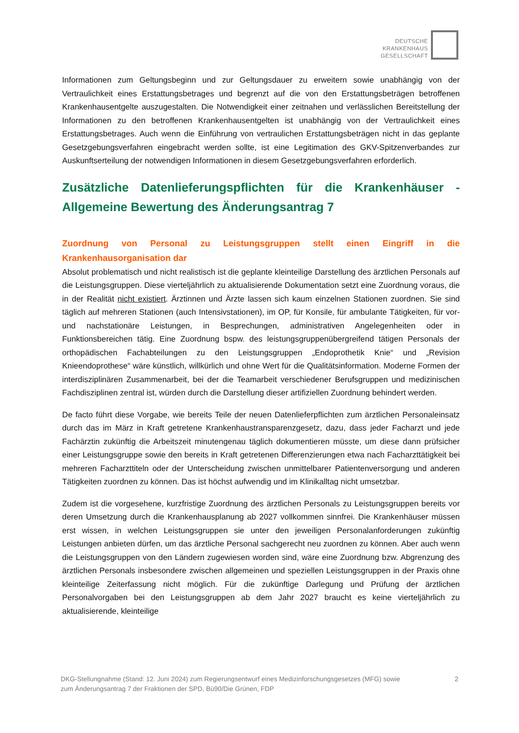DEUTSCHE
KRANKENHAUS
GESELLSCHAFT
Informationen zum Geltungsbeginn und zur Geltungsdauer zu erweitern sowie unabhängig von der Vertraulichkeit eines Erstattungsbetrages und begrenzt auf die von den Erstattungsbeträgen betroffenen Krankenhausentgelte auszugestalten. Die Notwendigkeit einer zeitnahen und verlässlichen Bereitstellung der Informationen zu den betroffenen Krankenhausentgelten ist unabhängig von der Vertraulichkeit eines Erstattungsbetrages. Auch wenn die Einführung von vertraulichen Erstattungsbeträgen nicht in das geplante Gesetzgebungsverfahren eingebracht werden sollte, ist eine Legitimation des GKV-Spitzenverbandes zur Auskunftserteilung der notwendigen Informationen in diesem Gesetzgebungsverfahren erforderlich.
Zusätzliche Datenlieferungspflichten für die Krankenhäuser - Allgemeine Bewertung des Änderungsantrag 7
Zuordnung von Personal zu Leistungsgruppen stellt einen Eingriff in die Krankenhausorganisation dar
Absolut problematisch und nicht realistisch ist die geplante kleinteilige Darstellung des ärztlichen Personals auf die Leistungsgruppen. Diese vierteljährlich zu aktualisierende Dokumentation setzt eine Zuordnung voraus, die in der Realität nicht existiert. Ärztinnen und Ärzte lassen sich kaum einzelnen Stationen zuordnen. Sie sind täglich auf mehreren Stationen (auch Intensivstationen), im OP, für Konsile, für ambulante Tätigkeiten, für vor- und nachstationäre Leistungen, in Besprechungen, administrativen Angelegenheiten oder in Funktionsbereichen tätig. Eine Zuordnung bspw. des leistungsgruppenübergreifend tätigen Personals der orthopädischen Fachabteilungen zu den Leistungsgruppen „Endoprothetik Knie“ und „Revision Knieendoprothese“ wäre künstlich, willkürlich und ohne Wert für die Qualitätsinformation. Moderne Formen der interdisziplinären Zusammenarbeit, bei der die Teamarbeit verschiedener Berufsgruppen und medizinischen Fachdisziplinen zentral ist, würden durch die Darstellung dieser artifiziellen Zuordnung behindert werden.
De facto führt diese Vorgabe, wie bereits Teile der neuen Datenlieferpflichten zum ärztlichen Personaleinsatz durch das im März in Kraft getretene Krankenhaustransparenzgesetz, dazu, dass jeder Facharzt und jede Fachärztin zukünftig die Arbeitszeit minutengenau täglich dokumentieren müsste, um diese dann prüfsicher einer Leistungsgruppe sowie den bereits in Kraft getretenen Differenzierungen etwa nach Facharzttätigkeit bei mehreren Facharzttiteln oder der Unterscheidung zwischen unmittelbarer Patientenversorgung und anderen Tätigkeiten zuordnen zu können. Das ist höchst aufwendig und im Klinikalltag nicht umsetzbar.
Zudem ist die vorgesehene, kurzfristige Zuordnung des ärztlichen Personals zu Leistungsgruppen bereits vor deren Umsetzung durch die Krankenhausplanung ab 2027 vollkommen sinnfrei. Die Krankenhäuser müssen erst wissen, in welchen Leistungsgruppen sie unter den jeweiligen Personalanforderungen zukünftig Leistungen anbieten dürfen, um das ärztliche Personal sachgerecht neu zuordnen zu können. Aber auch wenn die Leistungsgruppen von den Ländern zugewiesen worden sind, wäre eine Zuordnung bzw. Abgrenzung des ärztlichen Personals insbesondere zwischen allgemeinen und speziellen Leistungsgruppen in der Praxis ohne kleinteilige Zeiterfassung nicht möglich. Für die zukünftige Darlegung und Prüfung der ärztlichen Personalvorgaben bei den Leistungsgruppen ab dem Jahr 2027 braucht es keine vierteljährlich zu aktualisierende, kleinteilige
DKG-Stellungnahme (Stand: 12. Juni 2024) zum Regierungsentwurf eines Medizinforschungsgesetzes (MFG) sowie
zum Änderungsantrag 7 der Fraktionen der SPD, Bü90/Die Grünen, FDP
2